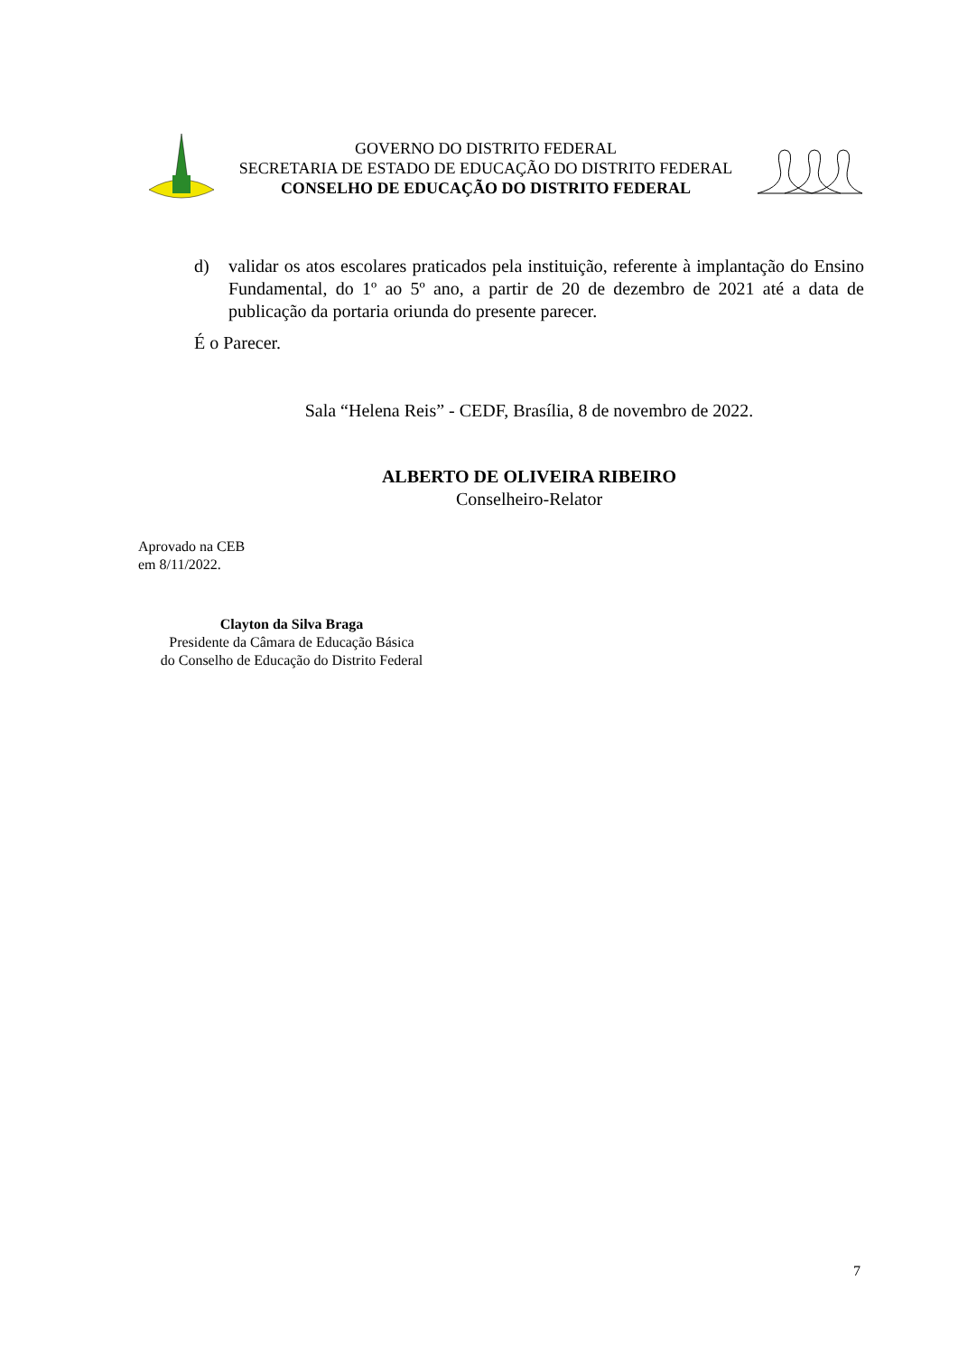GOVERNO DO DISTRITO FEDERAL
SECRETARIA DE ESTADO DE EDUCAÇÃO DO DISTRITO FEDERAL
CONSELHO DE EDUCAÇÃO DO DISTRITO FEDERAL
d) validar os atos escolares praticados pela instituição, referente à implantação do Ensino Fundamental, do 1º ao 5º ano, a partir de 20 de dezembro de 2021 até a data de publicação da portaria oriunda do presente parecer.
É o Parecer.
Sala “Helena Reis” - CEDF, Brasília, 8 de novembro de 2022.
ALBERTO DE OLIVEIRA RIBEIRO
Conselheiro-Relator
Aprovado na CEB
em 8/11/2022.
Clayton da Silva Braga
Presidente da Câmara de Educação Básica
do Conselho de Educação do Distrito Federal
7